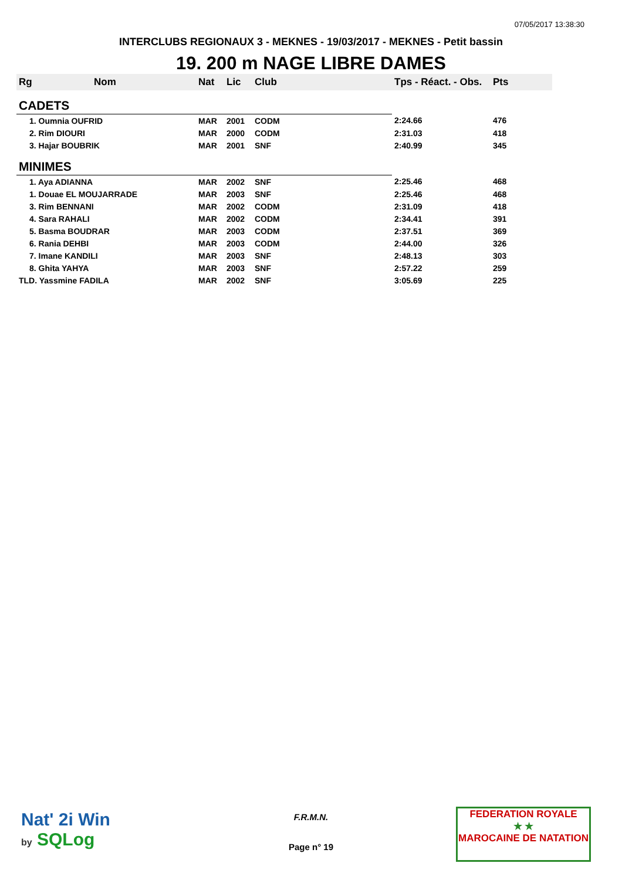07/05/2017 13:38:30
INTERCLUBS REGIONAUX 3 - MEKNES - 19/03/2017 - MEKNES - Petit bassin
19. 200 m NAGE LIBRE DAMES
| Rg | Nom | Nat | Lic | Club | Tps - Réact. - Obs. | Pts |
| --- | --- | --- | --- | --- | --- | --- |
| CADETS | | | | | | |
| 1. Oumnia OUFRID | | MAR | 2001 | CODM | 2:24.66 | 476 |
| 2. Rim DIOURI | | MAR | 2000 | CODM | 2:31.03 | 418 |
| 3. Hajar BOUBRIK | | MAR | 2001 | SNF | 2:40.99 | 345 |
| MINIMES | | | | | | |
| 1. Aya ADIANNA | | MAR | 2002 | SNF | 2:25.46 | 468 |
| 1. Douae EL MOUJARRADE | | MAR | 2003 | SNF | 2:25.46 | 468 |
| 3. Rim BENNANI | | MAR | 2002 | CODM | 2:31.09 | 418 |
| 4. Sara RAHALI | | MAR | 2002 | CODM | 2:34.41 | 391 |
| 5. Basma BOUDRAR | | MAR | 2003 | CODM | 2:37.51 | 369 |
| 6. Rania DEHBI | | MAR | 2003 | CODM | 2:44.00 | 326 |
| 7. Imane KANDILI | | MAR | 2003 | SNF | 2:48.13 | 303 |
| 8. Ghita YAHYA | | MAR | 2003 | SNF | 2:57.22 | 259 |
| TLD. Yassmine FADILA | | MAR | 2002 | SNF | 3:05.69 | 225 |
Nat' 2i Win
by SQLog
F.R.M.N.
Page n° 19
FEDERATION ROYALE
★ ★
MAROCAINE DE NATATION